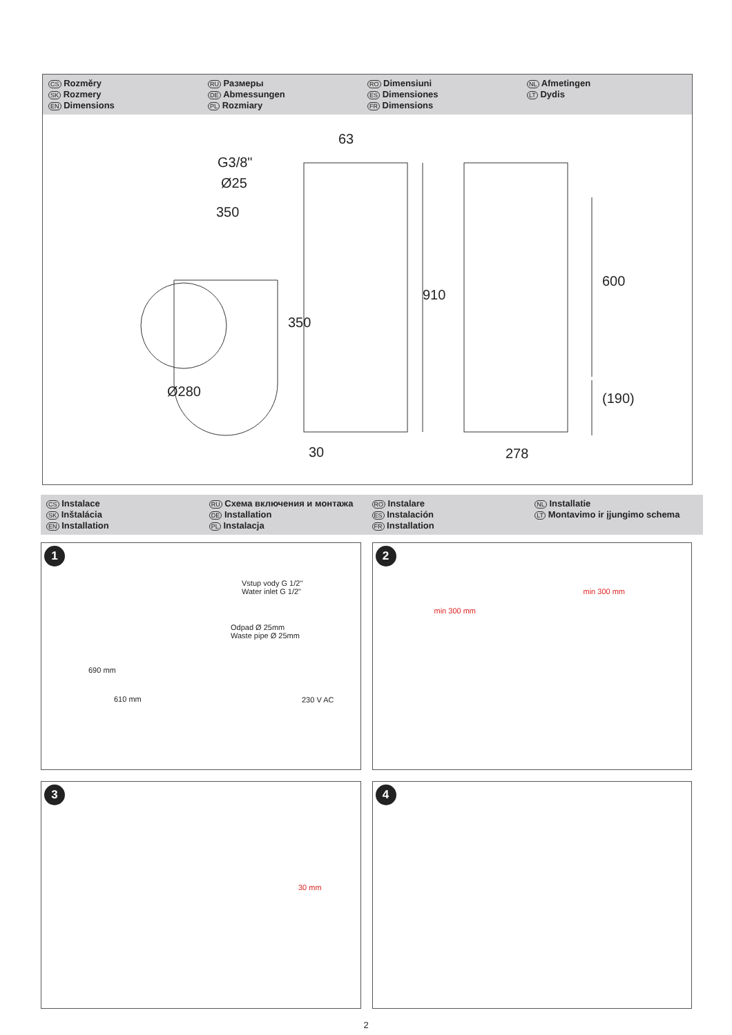CS Rozměry
SK Rozmery
EN Dimensions
RU Размеры
DE Abmessungen
PL Rozmiary
RO Dimensiuni
ES Dimensiones
FR Dimensions
NL Afmetingen
LT Dydis
350
63
G3/8"
Ø25
350
Ø280
910
600
(190)
30 278
CS Instalace
SK Inštalácia
EN Installation
RU Схема включения и монтажа
DE Installation
PL Instalacja
RO Instalare
ES Instalación
FR Installation
NL Installatie
LT Montavimo ir įjungimo schema
1
Vstup vody G 1/2"
Water inlet G 1/2"
Odpad Ø 25mm
Waste pipe Ø 25mm
690 mm
610 mm 230 V AC
2
min 300 mm
min 300 mm
3
30 mm
4
2